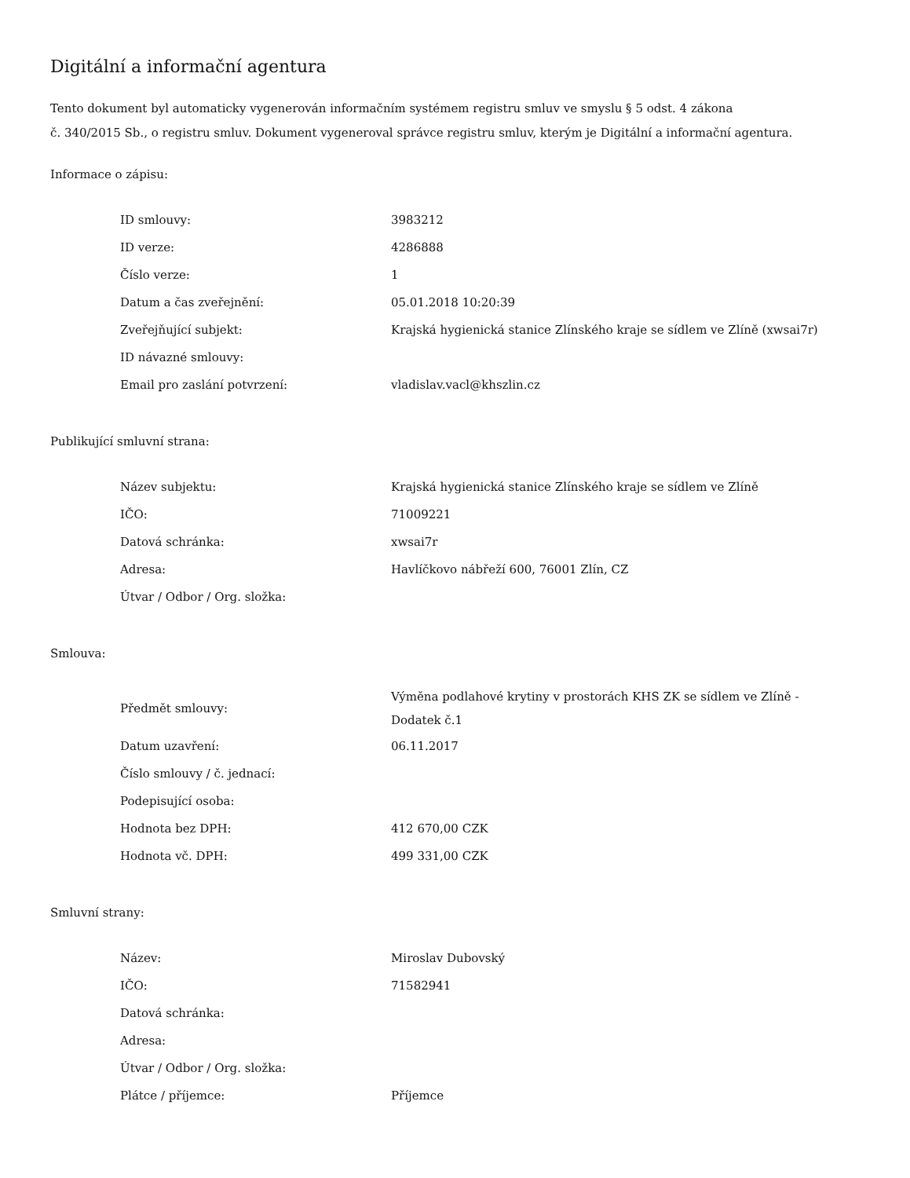Digitální a informační agentura
Tento dokument byl automaticky vygenerován informačním systémem registru smluv ve smyslu § 5 odst. 4 zákona
č. 340/2015 Sb., o registru smluv. Dokument vygeneroval správce registru smluv, kterým je Digitální a informační agentura.
Informace o zápisu:
| ID smlouvy: | 3983212 |
| ID verze: | 4286888 |
| Číslo verze: | 1 |
| Datum a čas zveřejnění: | 05.01.2018 10:20:39 |
| Zveřejňující subjekt: | Krajská hygienická stanice Zlínského kraje se sídlem ve Zlíně (xwsai7r) |
| ID návazné smlouvy: | |
| Email pro zaslání potvrzení: | vladislav.vacl@khszlin.cz |
Publikující smluvní strana:
| Název subjektu: | Krajská hygienická stanice Zlínského kraje se sídlem ve Zlíně |
| IČO: | 71009221 |
| Datová schránka: | xwsai7r |
| Adresa: | Havlíčkovo nábřeží 600, 76001 Zlín, CZ |
| Útvar / Odbor / Org. složka: | |
Smlouva:
| Předmět smlouvy: | Výměna podlahové krytiny v prostorách KHS ZK se sídlem ve Zlíně - Dodatek č.1 |
| Datum uzavření: | 06.11.2017 |
| Číslo smlouvy / č. jednací: | |
| Podepisující osoba: | |
| Hodnota bez DPH: | 412 670,00 CZK |
| Hodnota vč. DPH: | 499 331,00 CZK |
Smluvní strany:
| Název: | Miroslav Dubovský |
| IČO: | 71582941 |
| Datová schránka: | |
| Adresa: | |
| Útvar / Odbor / Org. složka: | |
| Plátce / příjemce: | Příjemce |